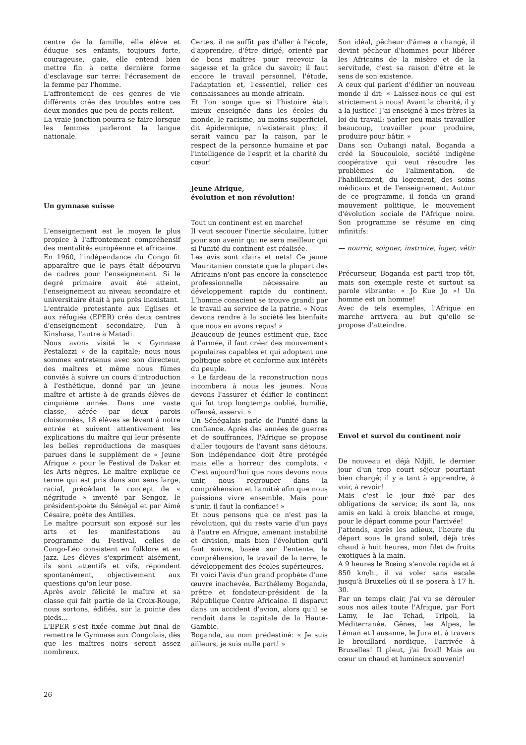centre de la famille, elle élève et éduque ses enfants, toujours forte, courageuse, gaie, elle entend bien mettre fin à cette dernière forme d'esclavage sur terre: l'écrasement de la femme par l'homme.
L'affrontement de ces genres de vie différents crée des troubles entre ces deux mondes que peu de ponts relient.
La vraie jonction pourra se faire lorsque les femmes parleront la langue nationale.
Un gymnase suisse
L'enseignement est le moyen le plus propice à l'affrontement compréhensif des mentalités européenne et africaine.
En 1960, l'indépendance du Congo fit apparaître que le pays était dépourvu de cadres pour l'enseignement. Si le degré primaire avait été atteint, l'enseignement au niveau secondaire et universitaire était à peu près inexistant.
L'entraide protestante aux Eglises et aux réfugiés (EPER) créa deux centres d'enseignement secondaire, l'un à Kinshasa, l'autre à Matadi.
Nous avons visité le « Gymnase Pestalozzi » de la capitale; nous nous sommes entretenus avec son directeur, des maîtres et même nous fûmes conviés à suivre un cours d'introduction à l'esthétique, donné par un jeune maître et artiste à de grands élèves de cinquième année. Dans une vaste classe, aérée par deux parois cloisonnées, 18 élèves se lèvent à notre entrée et suivent attentivement les explications du maître qui leur présente les belles reproductions de masques parues dans le supplément de « Jeune Afrique » pour le Festival de Dakar et les Arts nègres. Le maître explique ce terme qui est pris dans son sens large, racial, précédant le concept de « négritude » inventé par Sengoz, le président-poète du Sénégal et par Aimé Césaire, poète des Antilles.
Le maître poursuit son exposé sur les arts et les manifestations au programme du Festival, celles de Congo-Léo consistent en folklore et en jazz. Les élèves s'expriment aisément, ils sont attentifs et vifs, répondent spontanément, objectivement aux questions qu'on leur pose.
Après avoir félicité le maître et sa classe qui fait partie de la Croix-Rouge, nous sortons, édifiés, sur la pointe des pieds...
L'EPER s'est fixée comme but final de remettre le Gymnase aux Congolais, dès que les maîtres noirs seront assez nombreux.
Certes, il ne suffit pas d'aller à l'école, d'apprendre, d'être dirigé, orienté par de bons maîtres pour recevoir la sagesse et la grâce du savoir; il faut encore le travail personnel, l'étude, l'adaptation et, l'essentiel, relier ces connaissances au monde africain.
Et l'on songe que si l'histoire était mieux enseignée dans les écoles du monde, le racisme, au moins superficiel, dit épidermique, n'existerait plus; il serait vaincu par la raison, par le respect de la personne humaine et par l'intelligence de l'esprit et la charité du cœur!
Jeune Afrique,
évolution et non révolution!
Tout un continent est en marche!
Il veut secouer l'inertie séculaire, lutter pour son avenir qui ne sera meilleur qui si l'unité du continent est réalisée.
Les avis sont clairs et nets! Ce jeune Mauritanien constate que la plupart des Africains n'ont pas encore la conscience professionnelle nécessaire au développement rapide du continent. L'homme conscient se trouve grandi par le travail au service de la patrie. « Nous devons rendre à la société les bienfaits que nous en avons reçus! »
Beaucoup de jeunes estiment que, face à l'armée, il faut créer des mouvements populaires capables et qui adoptent une politique sobre et conforme aux intérêts du peuple.
« Le fardeau de la reconstruction nous incombera à nous les jeunes. Nous devons l'assurer et édifier le continent qui fut trop longtemps oublié, humilié, offensé, asservi. »
Un Sénégalais parle de l'unité dans la confiance. Après des années de guerres et de souffrances, l'Afrique se propose d'aller toujours de l'avant sans détours. Son indépendance doit être protégée mais elle a horreur des complots. « C'est aujourd'hui que nous devons nous unir, nous regrouper dans la compréhension et l'amitié afin que nous puissions vivre ensemble. Mais pour s'unir, il faut la confiance! »
Et nous pensons que ce n'est pas la révolution, qui du reste varie d'un pays à l'autre en Afrique, amenant instabilité et division, mais bien l'évolution qu'il faut suivre, basée sur l'entente, la compréhension, le travail de la terre, le développement des écoles supérieures.
Et voici l'avis d'un grand prophète d'une œuvre inachevée, Barthélemy Boganda, prêtre et fondateur-président de la République Centre Africaine. Il disparut dans un accident d'avion, alors qu'il se rendait dans la capitale de la Haute-Gambie.
Boganda, au nom prédestiné: « Je suis ailleurs, je suis nulle part! »
Son idéal, pêcheur d'âmes a changé, il devint pêcheur d'hommes pour libérer les Africains de la misère et de la servitude, c'est sa raison d'être et le sens de son existence.
A ceux qui parlent d'édifier un nouveau monde il dit: « Laissez-nous ce qui est strictement à nous! Avant la charité, il y a la justice! J'ai enseigné à mes frères la loi du travail: parler peu mais travailler beaucoup, travailler pour produire, produire pour bâtir. »
Dans son Oubangi natal, Boganda a créé la Soucoulole, société indigène coopérative qui veut résoudre les problèmes de l'alimentation, de l'habillement, du logement, des soins médicaux et de l'enseignement. Autour de ce programme, il fonda un grand mouvement politique, le mouvement d'évolution sociale de l'Afrique noire. Son programme se résume en cinq infinitifs:
— nourrir, soigner, instruire, loger, vêtir —
Précurseur, Boganda est parti trop tôt, mais son exemple reste et surtout sa parole vibrante: « Jo Kue Jo »! Un homme est un homme!
Avec de tels exemples, l'Afrique en marche arrivera au but qu'elle se propose d'atteindre.
Envol et survol du continent noir
De nouveau et déjà Ndjili, le dernier jour d'un trop court séjour pourtant bien chargé; il y a tant à apprendre, à voir, à revoir!
Mais c'est le jour fixé par des obligations de service; ils sont là, nos amis en kaki à croix blanche et rouge, pour le départ comme pour l'arrivée!
J'attends, après les adieux, l'heure du départ sous le grand soleil, déjà très chaud à huit heures, mon filet de fruits exotiques à la main.
A 9 heures le Bœing s'envole rapide et à 850 km/h., il va voler sans escale jusqu'à Bruxelles où il se posera à 17 h. 30.
Par un temps clair, j'ai vu se dérouler sous nos ailes toute l'Afrique, par Fort Lamy, le lac Tchad, Tripoli, la Méditerranée, Gênes, les Alpes, le Léman et Lausanne, le Jura et, à travers le brouillard nordique, l'arrivée à Bruxelles! Il pleut, j'ai froid! Mais au cœur un chaud et lumineux souvenir!
26